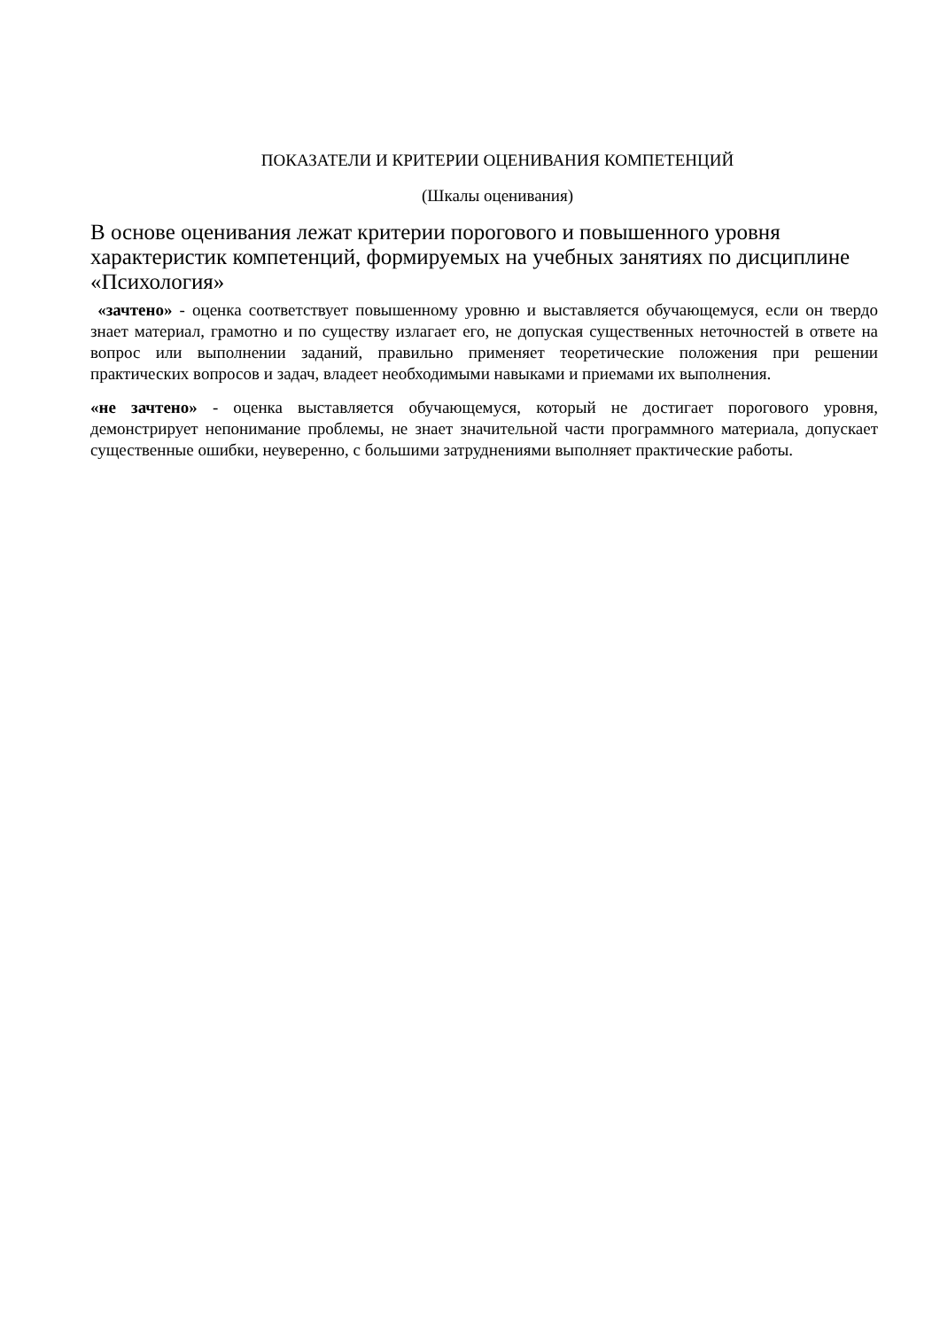ПОКАЗАТЕЛИ И КРИТЕРИИ ОЦЕНИВАНИЯ КОМПЕТЕНЦИЙ
(Шкалы оценивания)
В основе оценивания лежат критерии порогового и повышенного уровня характеристик компетенций, формируемых на учебных занятиях по дисциплине «Психология»
«зачтено» - оценка соответствует повышенному уровню и выставляется обучающемуся, если он твердо знает материал, грамотно и по существу излагает его, не допуская существенных неточностей в ответе на вопрос или выполнении заданий, правильно применяет теоретические положения при решении практических вопросов и задач, владеет необходимыми навыками и приемами их выполнения.
«не зачтено» - оценка выставляется обучающемуся, который не достигает порогового уровня, демонстрирует непонимание проблемы, не знает значительной части программного материала, допускает существенные ошибки, неуверенно, с большими затруднениями выполняет практические работы.